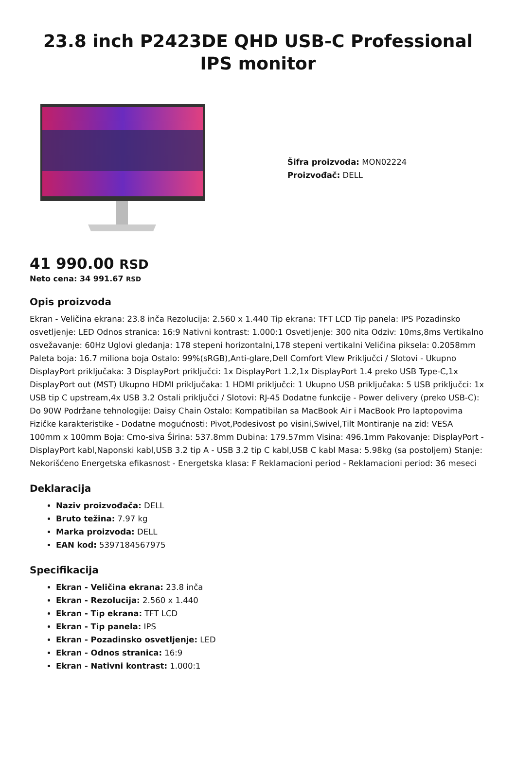23.8 inch P2423DE QHD USB-C Professional IPS monitor
Šifra proizvoda: MON02224
Proizvođač: DELL
41 990.00 RSD
Neto cena: 34 991.67 RSD
Opis proizvoda
Ekran - Veličina ekrana: 23.8 inča Rezolucija: 2.560 x 1.440 Tip ekrana: TFT LCD Tip panela: IPS Pozadinsko osvetljenje: LED Odnos stranica: 16:9 Nativni kontrast: 1.000:1 Osvetljenje: 300 nita Odziv: 10ms,8ms Vertikalno osvežavanje: 60Hz Uglovi gledanja: 178 stepeni horizontalni,178 stepeni vertikalni Veličina piksela: 0.2058mm Paleta boja: 16.7 miliona boja Ostalo: 99%(sRGB),Anti-glare,Dell Comfort VIew Priključci / Slotovi - Ukupno DisplayPort priključaka: 3 DisplayPort priključci: 1x DisplayPort 1.2,1x DisplayPort 1.4 preko USB Type-C,1x DisplayPort out (MST) Ukupno HDMI priključaka: 1 HDMI priključci: 1 Ukupno USB priključaka: 5 USB priključci: 1x USB tip C upstream,4x USB 3.2 Ostali priključci / Slotovi: RJ-45 Dodatne funkcije - Power delivery (preko USB-C): Do 90W Podržane tehnologije: Daisy Chain Ostalo: Kompatibilan sa MacBook Air i MacBook Pro laptopovima Fizičke karakteristike - Dodatne mogućnosti: Pivot,Podesivost po visini,Swivel,Tilt Montiranje na zid: VESA 100mm x 100mm Boja: Crno-siva Širina: 537.8mm Dubina: 179.57mm Visina: 496.1mm Pakovanje: DisplayPort - DisplayPort kabl,Naponski kabl,USB 3.2 tip A - USB 3.2 tip C kabl,USB C kabl Masa: 5.98kg (sa postoljem) Stanje: Nekorišćeno Energetska efikasnost - Energetska klasa: F Reklamacioni period - Reklamacioni period: 36 meseci
Deklaracija
Naziv proizvođača: DELL
Bruto težina: 7.97 kg
Marka proizvoda: DELL
EAN kod: 5397184567975
Specifikacija
Ekran - Veličina ekrana: 23.8 inča
Ekran - Rezolucija: 2.560 x 1.440
Ekran - Tip ekrana: TFT LCD
Ekran - Tip panela: IPS
Ekran - Pozadinsko osvetljenje: LED
Ekran - Odnos stranica: 16:9
Ekran - Nativni kontrast: 1.000:1